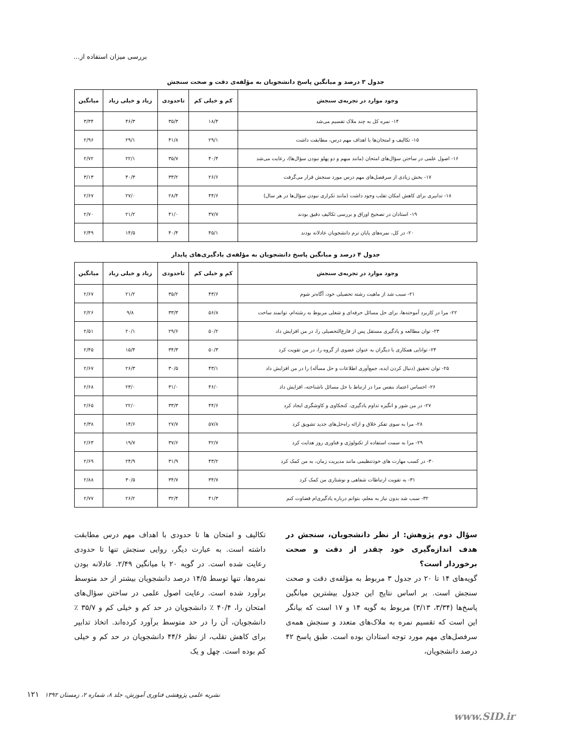بررسی میزان استفاده از...
جدول ۳ درصد و میانگین پاسخ دانشجویان به مؤلفه‌ی دقت و صحت سنجش
| وجود موارد در تجربه‌ی سنجش | کم و خیلی کم | تاحدودی | زیاد و خیلی زیاد | میانگین |
| --- | --- | --- | --- | --- |
| ۱۴- نمره کل به چند ملاک تقسیم می‌شد | ۱۸/۴ | ۳۵/۳ | ۴۶/۳ | ۳/۳۴ |
| ۱۵- تکالیف و امتحان‌ها با اهداف مهم درس، مطابقت داشت | ۲۹/۱ | ۴۱/۸ | ۲۹/۱ | ۲/۹۶ |
| ۱۶- اصول علمی در ساختن سؤال‌های امتحان (مانند مبهم و دو پهلو نبودن سؤال‌ها)، رعایت می‌شد | ۴۰/۴ | ۳۵/۷ | ۲۲/۱ | ۲/۷۲ |
| ۱۷- بخش زیادی از سرفصل‌های مهم درس مورد سنجش قرار می‌گرفت | ۲۶/۶ | ۳۳/۲ | ۴۰/۳ | ۳/۱۳ |
| ۱۸- تدابیری برای کاهش امکان تقلب وجود داشت (مانند تکراری نبودن سؤال‌ها در هر سال) | ۴۴/۶ | ۲۸/۴ | ۲۷/۰ | ۲/۶۷ |
| ۱۹- استادان در تصحیح اوراق و بررسی تکالیف دقیق بودند | ۳۷/۷ | ۴۱/۰ | ۲۱/۲ | ۲/۷۰ |
| ۲۰- در کل، نمره‌های پایان ترم دانشجویان عادلانه بودند | ۴۵/۱ | ۴۰/۴ | ۱۴/۵ | ۲/۴۹ |
جدول ۴ درصد و میانگین پاسخ دانشجویان به مؤلفه‌ی یادگیری‌های پایدار
| وجود موارد در تجربه‌ی سنجش | کم و خیلی کم | تاحدودی | زیاد و خیلی زیاد | میانگین |
| --- | --- | --- | --- | --- |
| ۲۱- سبب شد از ماهیت رشته تحصیلی خود، آگاه‌تر شوم | ۴۳/۶ | ۳۵/۲ | ۲۱/۲ | ۲/۶۷ |
| ۲۲- مرا در کاربرد آموخته‌ها، برای حل مسائل حرفه‌ای و شغلی مربوط به رشته‌ام، توانمند ساخت | ۵۶/۸ | ۳۳/۳ | ۹/۸ | ۲/۲۶ |
| ۲۳- توان مطالعه و یادگیری مستقل پس از فارغ‌التحصیلی را، در من افزایش داد | ۵۰/۲ | ۲۹/۶ | ۲۰/۱ | ۲/۵۱ |
| ۲۴- توانایی همکاری با دیگران به عنوان عضوی از گروه را، در من تقویت کرد | ۵۰/۳ | ۳۴/۳ | ۱۵/۴ | ۲/۴۵ |
| ۲۵- توان تحقیق (دنبال کردن ایده، جمع‌آوری اطلاعات و حل مسأله) را در من افزایش داد | ۴۳/۱ | ۳۰/۵ | ۲۶/۳ | ۲/۶۷ |
| ۲۶- احساس اعتماد بنفس مرا در ارتباط با حل مسائل ناشناخته، افزایش داد | ۴۶/۰ | ۳۱/۰ | ۲۳/۰ | ۲/۶۸ |
| ۲۷- در من شور و انگیزه تداوم یادگیری، کنجکاوی و کاوشگری ایجاد کرد | ۴۴/۶ | ۳۳/۳ | ۲۲/۰ | ۲/۶۵ |
| ۲۸- مرا به سوی تفکر خلاق و ارائه راه‌حل‌های جدید تشویق کرد | ۵۷/۸ | ۲۷/۷ | ۱۴/۶ | ۲/۳۸ |
| ۲۹- مرا به سمت استفاده از تکنولوژی و فناوری روز هدایت کرد | ۴۲/۷ | ۳۷/۶ | ۱۹/۷ | ۲/۶۳ |
| ۳۰- در کسب مهارت های خودتنظیمی مانند مدیریت زمان، به من کمک کرد | ۴۳/۲ | ۳۱/۹ | ۲۴/۹ | ۲/۶۹ |
| ۳۱- به تقویت ارتباطات شفاهی و نوشتاری من کمک کرد | ۳۴/۷ | ۳۴/۷ | ۳۰/۵ | ۲/۸۸ |
| ۳۲- سبب شد بدون نیاز به معلم، بتوانم درباره یادگیری‌ام قضاوت کنم | ۴۱/۳ | ۳۲/۴ | ۲۶/۲ | ۲/۷۷ |
سؤال دوم پژوهش: از نظر دانشجویان، سنجش در هدف اندازه‌گیری خود چقدر از دقت و صحت برخوردار است؟
گویه‌های ۱۴ تا ۲۰ در جدول ۳ مربوط به مؤلفه‌ی دقت و صحت سنجش است. بر اساس نتایج این جدول بیشترین میانگین پاسخ‌ها (۳/۳۴، ۳/۱۳) مربوط به گویه ۱۴ و ۱۷ است که بیانگر این است که تقسیم نمره به ملاک‌های متعدد و سنجش همه‌ی سرفصل‌های مهم مورد توجه استادان بوده است. طبق پاسخ ۴۲ درصد دانشجویان،
تکالیف و امتحان ها تا حدودی با اهداف مهم درس مطابقت داشته است. به عبارت دیگر، روایی سنجش تنها تا حدودی رعایت شده است. در گویه ۲۰ با میانگین ۲/۴۹. عادلانه بودن نمره‌ها، تنها توسط ۱۴/۵ درصد دانشجویان بیشتر از حد متوسط برآورد شده است. رعایت اصول علمی در ساختن سؤال‌های امتحان را، ۴۰/۴ ٪ دانشجویان در حد کم و خیلی کم و ۳۵/۷ ٪ دانشجویان، آن را در حد متوسط برآورد کرده‌اند. اتخاذ تدابیر برای کاهش تقلب، از نظر ۴۴/۶ دانشجویان در حد کم و خیلی کم بوده است. چهل و یک
نشریه علمی پژوهشی فناوری آموزش، جلد ۸، شماره ۲، زمستان ۱۳۹۲ ۱۲۱
www.SID.ir